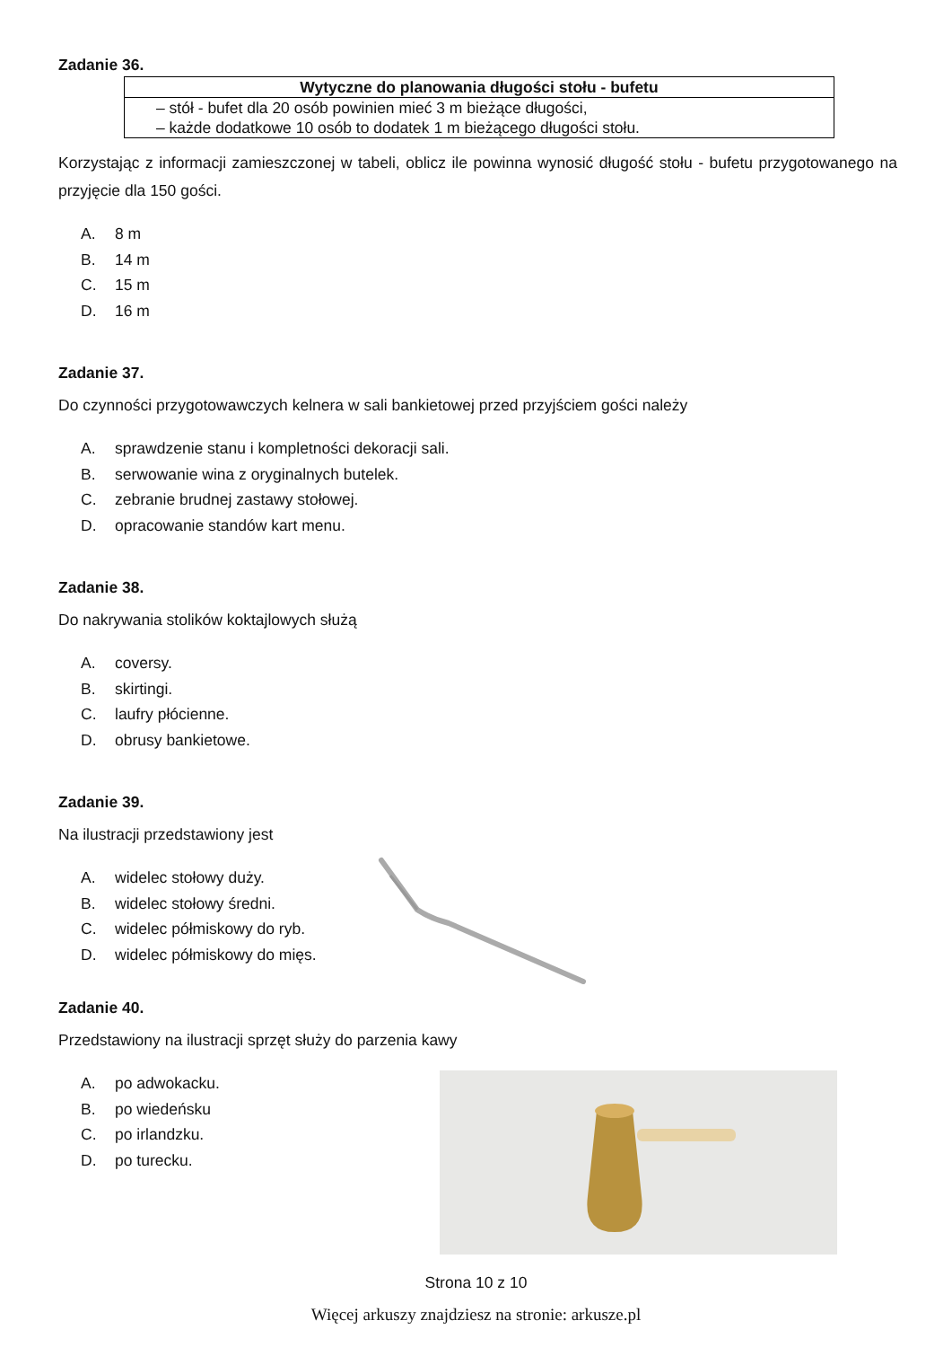Zadanie 36.
| Wytyczne do planowania długości stołu - bufetu |
| --- |
| – stół - bufet dla 20 osób powinien mieć 3 m bieżące długości, – każde dodatkowe 10 osób to dodatek 1 m bieżącego długości stołu. |
Korzystając z informacji zamieszczonej w tabeli, oblicz ile powinna wynosić długość stołu - bufetu przygotowanego na przyjęcie dla 150 gości.
A. 8 m
B. 14 m
C. 15 m
D. 16 m
Zadanie 37.
Do czynności przygotowawczych kelnera w sali bankietowej przed przyjściem gości należy
A. sprawdzenie stanu i kompletności dekoracji sali.
B. serwowanie wina z oryginalnych butelek.
C. zebranie brudnej zastawy stołowej.
D. opracowanie standów kart menu.
Zadanie 38.
Do nakrywania stolików koktajlowych służą
A. coversy.
B. skirtingi.
C. laufry płócienne.
D. obrusy bankietowe.
Zadanie 39.
Na ilustracji przedstawiony jest
A. widelec stołowy duży.
B. widelec stołowy średni.
C. widelec półmiskowy do ryb.
D. widelec półmiskowy do mięs.
Zadanie 40.
Przedstawiony na ilustracji sprzęt służy do parzenia kawy
A. po adwokacku.
B. po wiedeńsku
C. po irlandzku.
D. po turecku.
Strona 10 z 10
Więcej arkuszy znajdziesz na stronie: arkusze.pl